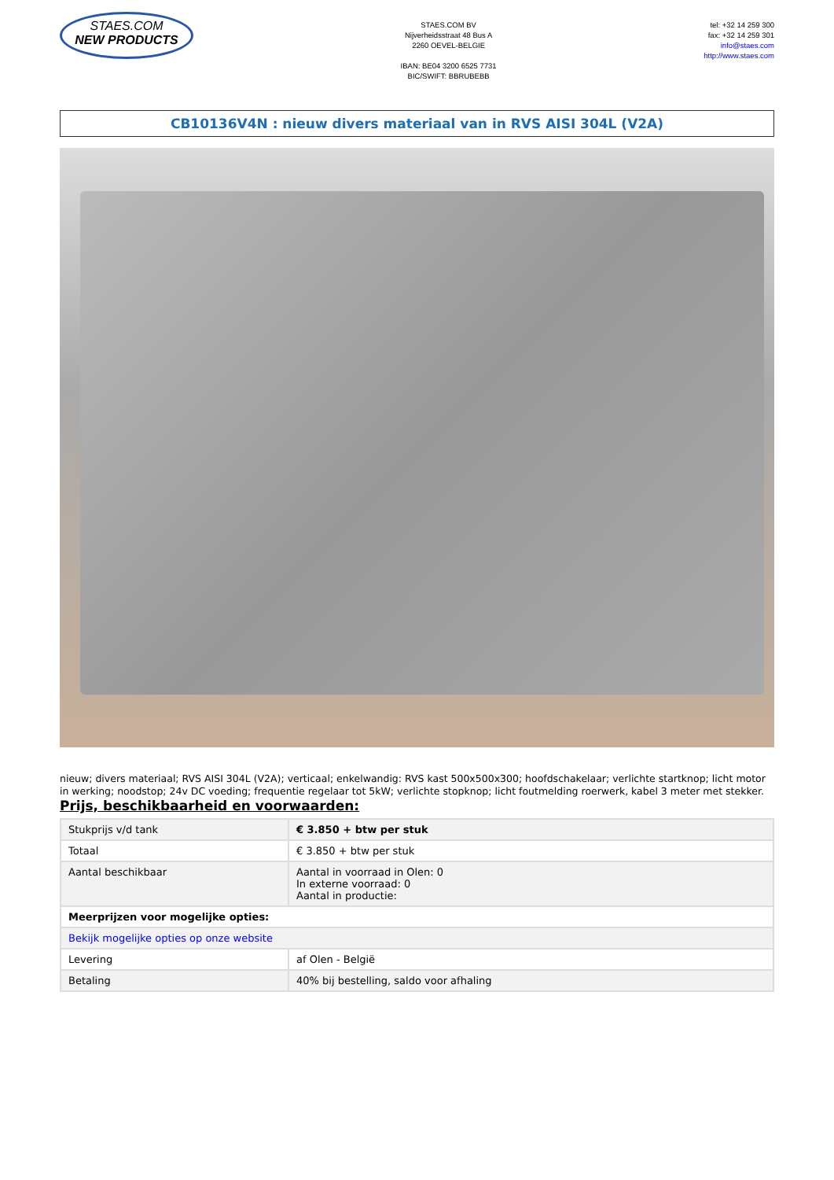STAES.COM
NEW PRODUCTS
STAES.COM BV
Nijverheidsstraat 48 Bus A
2260 OEVEL-BELGIE
IBAN: BE04 3200 6525 7731
BIC/SWIFT: BBRUBEBB
tel: +32 14 259 300
fax: +32 14 259 301
info@staes.com
http://www.staes.com
CB10136V4N : nieuw divers materiaal van in RVS AISI 304L (V2A)
nieuw; divers materiaal; RVS AISI 304L (V2A); verticaal; enkelwandig: RVS kast 500x500x300; hoofdschakelaar; verlichte startknop; licht motor in werking; noodstop; 24v DC voeding; frequentie regelaar tot 5kW; verlichte stopknop; licht foutmelding roerwerk, kabel 3 meter met stekker.
Prijs, beschikbaarheid en voorwaarden:
| Stukprijs v/d tank | € 3.850 + btw per stuk |
| Totaal | € 3.850 + btw per stuk |
| Aantal beschikbaar | Aantal in voorraad in Olen: 0 In externe voorraad: 0 Aantal in productie: |
| Meerprijzen voor mogelijke opties: | |
| Bekijk mogelijke opties op onze website | |
| Levering | af Olen - België |
| Betaling | 40% bij bestelling, saldo voor afhaling |